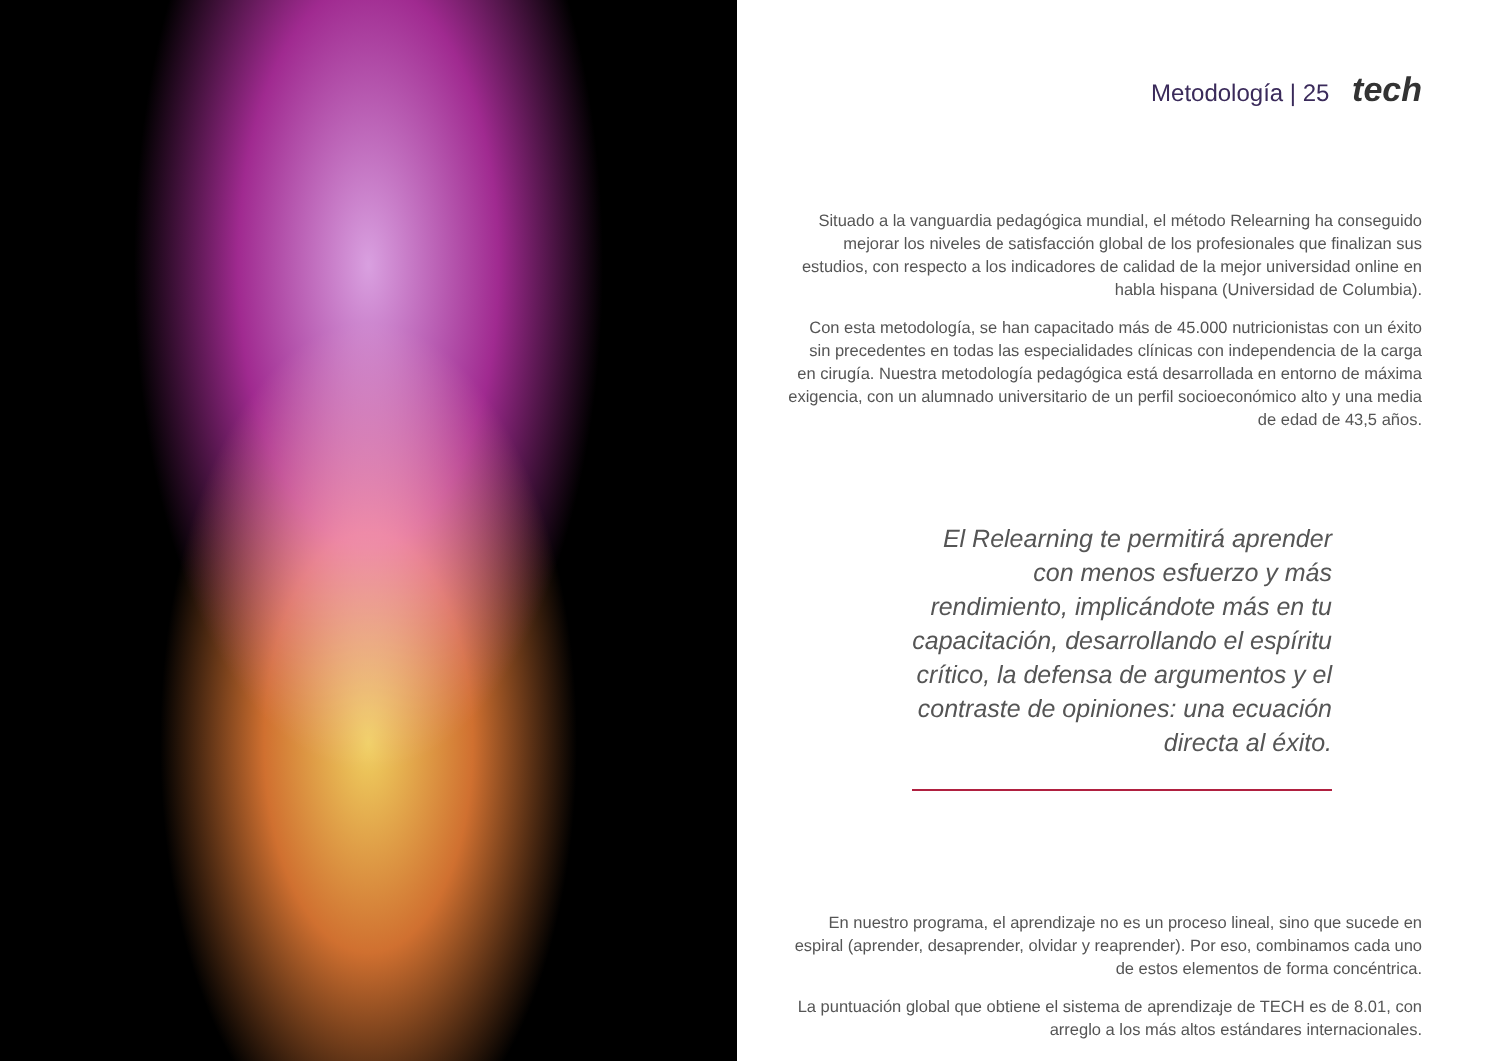Metodología | 25 tech
Situado a la vanguardia pedagógica mundial, el método Relearning ha conseguido mejorar los niveles de satisfacción global de los profesionales que finalizan sus estudios, con respecto a los indicadores de calidad de la mejor universidad online en habla hispana (Universidad de Columbia).
Con esta metodología, se han capacitado más de 45.000 nutricionistas con un éxito sin precedentes en todas las especialidades clínicas con independencia de la carga en cirugía. Nuestra metodología pedagógica está desarrollada en entorno de máxima exigencia, con un alumnado universitario de un perfil socioeconómico alto y una media de edad de 43,5 años.
El Relearning te permitirá aprender con menos esfuerzo y más rendimiento, implicándote más en tu capacitación, desarrollando el espíritu crítico, la defensa de argumentos y el contraste de opiniones: una ecuación directa al éxito.
En nuestro programa, el aprendizaje no es un proceso lineal, sino que sucede en espiral (aprender, desaprender, olvidar y reaprender). Por eso, combinamos cada uno de estos elementos de forma concéntrica.
La puntuación global que obtiene el sistema de aprendizaje de TECH es de 8.01, con arreglo a los más altos estándares internacionales.